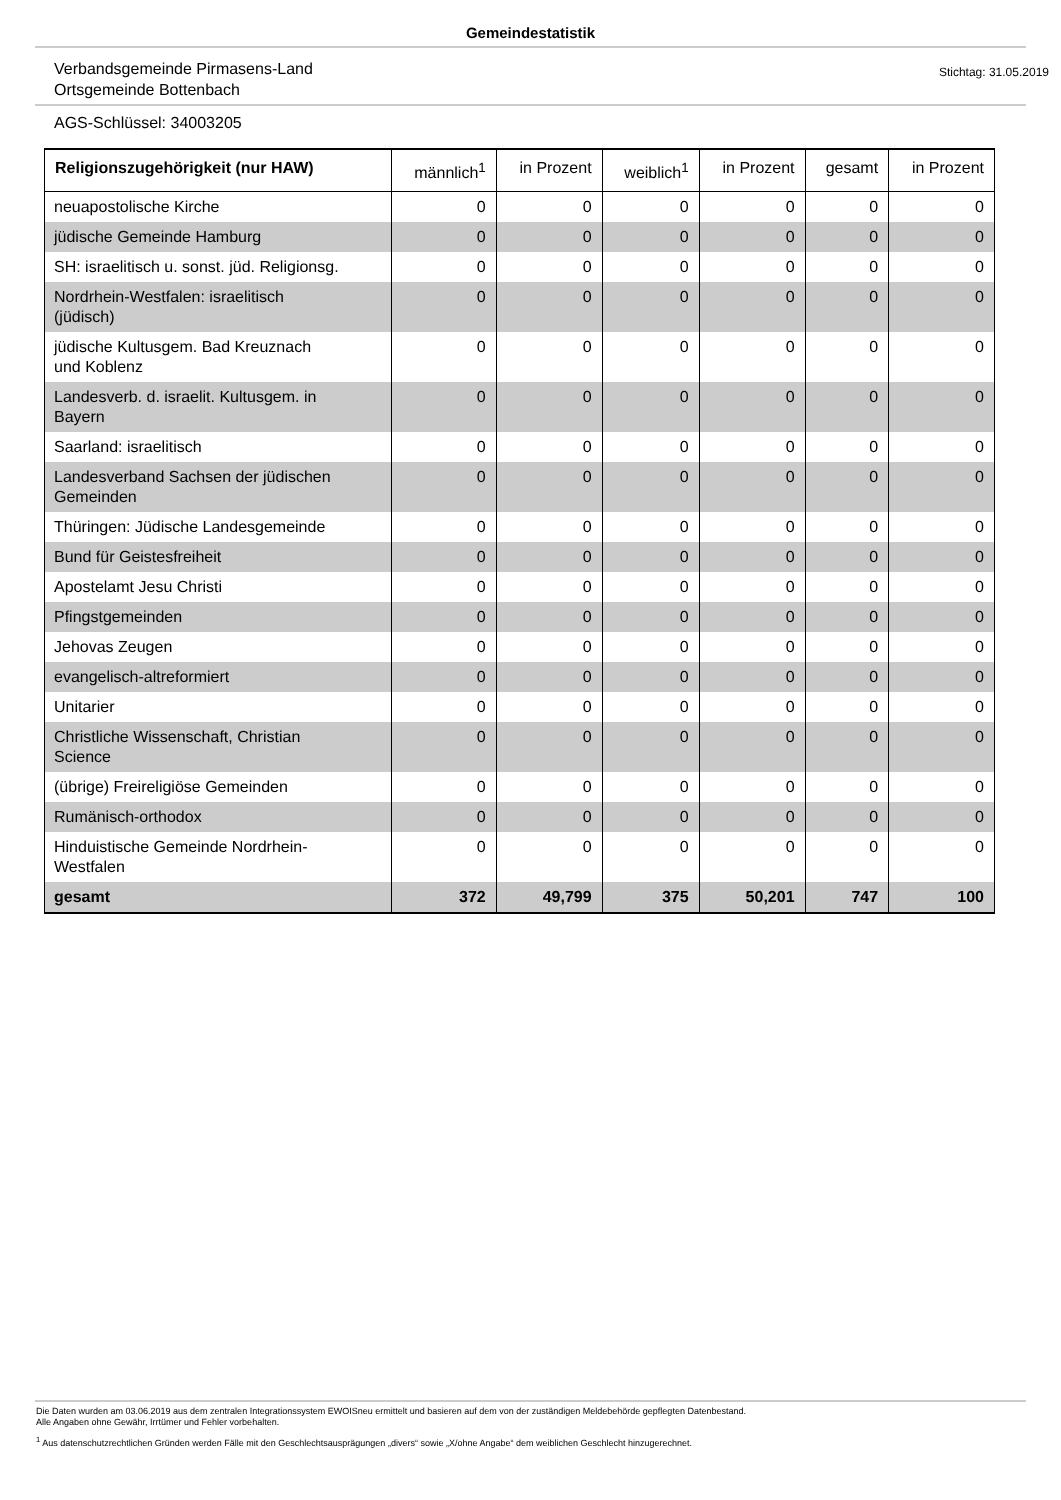Gemeindestatistik
Verbandsgemeinde Pirmasens-Land
Ortsgemeinde Bottenbach
Stichtag: 31.05.2019
AGS-Schlüssel: 34003205
| Religionszugehörigkeit (nur HAW) | männlich<sup>1</sup> | in Prozent | weiblich<sup>1</sup> | in Prozent | gesamt | in Prozent |
| --- | --- | --- | --- | --- | --- | --- |
| neuapostolische Kirche | 0 | 0 | 0 | 0 | 0 | 0 |
| jüdische Gemeinde Hamburg | 0 | 0 | 0 | 0 | 0 | 0 |
| SH: israelitisch u. sonst. jüd. Religionsg. | 0 | 0 | 0 | 0 | 0 | 0 |
| Nordrhein-Westfalen: israelitisch (jüdisch) | 0 | 0 | 0 | 0 | 0 | 0 |
| jüdische Kultusgem. Bad Kreuznach und Koblenz | 0 | 0 | 0 | 0 | 0 | 0 |
| Landesverb. d. israelit. Kultusgem. in Bayern | 0 | 0 | 0 | 0 | 0 | 0 |
| Saarland: israelitisch | 0 | 0 | 0 | 0 | 0 | 0 |
| Landesverband Sachsen der jüdischen Gemeinden | 0 | 0 | 0 | 0 | 0 | 0 |
| Thüringen: Jüdische Landesgemeinde | 0 | 0 | 0 | 0 | 0 | 0 |
| Bund für Geistesfreiheit | 0 | 0 | 0 | 0 | 0 | 0 |
| Apostelamt Jesu Christi | 0 | 0 | 0 | 0 | 0 | 0 |
| Pfingstgemeinden | 0 | 0 | 0 | 0 | 0 | 0 |
| Jehovas Zeugen | 0 | 0 | 0 | 0 | 0 | 0 |
| evangelisch-altreformiert | 0 | 0 | 0 | 0 | 0 | 0 |
| Unitarier | 0 | 0 | 0 | 0 | 0 | 0 |
| Christliche Wissenschaft, Christian Science | 0 | 0 | 0 | 0 | 0 | 0 |
| (übrige) Freireligiöse Gemeinden | 0 | 0 | 0 | 0 | 0 | 0 |
| Rumänisch-orthodox | 0 | 0 | 0 | 0 | 0 | 0 |
| Hinduistische Gemeinde Nordrhein- Westfalen | 0 | 0 | 0 | 0 | 0 | 0 |
| gesamt | 372 | 49,799 | 375 | 50,201 | 747 | 100 |
Die Daten wurden am 03.06.2019 aus dem zentralen Integrationssystem EWOISneu ermittelt und basieren auf dem von der zuständigen Meldebehörde gepflegten Datenbestand.
Alle Angaben ohne Gewähr, Irrtümer und Fehler vorbehalten.
<sup>1</sup> Aus datenschutzrechtlichen Gründen werden Fälle mit den Geschlechtsausprägungen „divers“ sowie „X/ohne Angabe“ dem weiblichen Geschlecht hinzugerechnet.